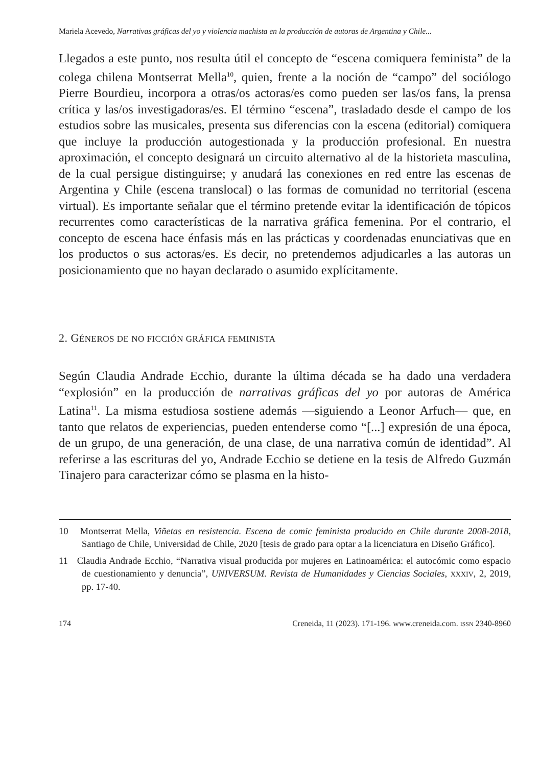Mariela Acevedo, Narrativas gráficas del yo y violencia machista en la producción de autoras de Argentina y Chile...
Llegados a este punto, nos resulta útil el concepto de “escena comiquera feminista” de la colega chilena Montserrat Mella<sup>10</sup>, quien, frente a la noción de “campo” del sociólogo Pierre Bourdieu, incorpora a otras/os actoras/es como pueden ser las/os fans, la prensa crítica y las/os investigadoras/es. El término “escena”, trasladado desde el campo de los estudios sobre las musicales, presenta sus diferencias con la escena (editorial) comiquera que incluye la producción autogestionada y la producción profesional. En nuestra aproximación, el concepto designará un circuito alternativo al de la historieta masculina, de la cual persigue distinguirse; y anudará las conexiones en red entre las escenas de Argentina y Chile (escena translocal) o las formas de comunidad no territorial (escena virtual). Es importante señalar que el término pretende evitar la identificación de tópicos recurrentes como características de la narrativa gráfica femenina. Por el contrario, el concepto de escena hace énfasis más en las prácticas y coordenadas enunciativas que en los productos o sus actoras/es. Es decir, no pretendemos adjudicarles a las autoras un posicionamiento que no hayan declarado o asumido explícitamente.
2. GÉNEROS DE NO FICCIÓN GRÁFICA FEMINISTA
Según Claudia Andrade Ecchio, durante la última década se ha dado una verdadera “explosión” en la producción de narrativas gráficas del yo por autoras de América Latina<sup>11</sup>. La misma estudiosa sostiene además —siguiendo a Leonor Arfuch— que, en tanto que relatos de experiencias, pueden entenderse como “[...] expresión de una época, de un grupo, de una generación, de una clase, de una narrativa común de identidad”. Al referirse a las escrituras del yo, Andrade Ecchio se detiene en la tesis de Alfredo Guzmán Tinajero para caracterizar cómo se plasma en la histo-
10 Montserrat Mella, Viñetas en resistencia. Escena de comic feminista producido en Chile durante 2008-2018, Santiago de Chile, Universidad de Chile, 2020 [tesis de grado para optar a la licenciatura en Diseño Gráfico].
11 Claudia Andrade Ecchio, “Narrativa visual producida por mujeres en Latinoamérica: el autocómic como espacio de cuestionamiento y denuncia”, UNIVERSUM. Revista de Humanidades y Ciencias Sociales, XXXIV, 2, 2019, pp. 17-40.
174 Creneida, 11 (2023). 171-196. www.creneida.com. ISSN 2340-8960